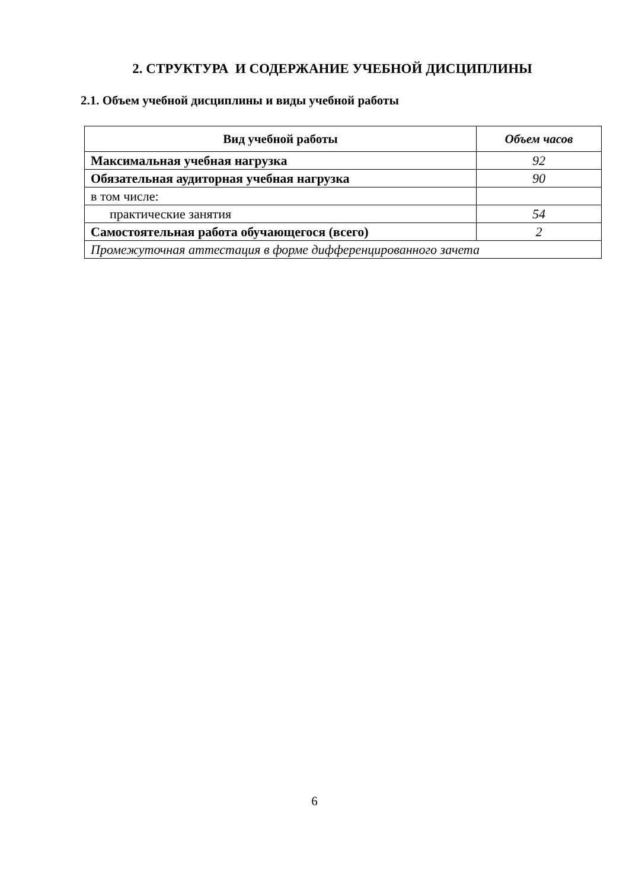2. СТРУКТУРА И СОДЕРЖАНИЕ УЧЕБНОЙ ДИСЦИПЛИНЫ
2.1. Объем учебной дисциплины и виды учебной работы
| Вид учебной работы | Объем часов |
| --- | --- |
| Максимальная учебная нагрузка | 92 |
| Обязательная аудиторная учебная нагрузка | 90 |
| в том числе: | |
| практические занятия | 54 |
| Самостоятельная работа обучающегося (всего) | 2 |
| Промежуточная аттестация в форме дифференцированного зачета | |
6